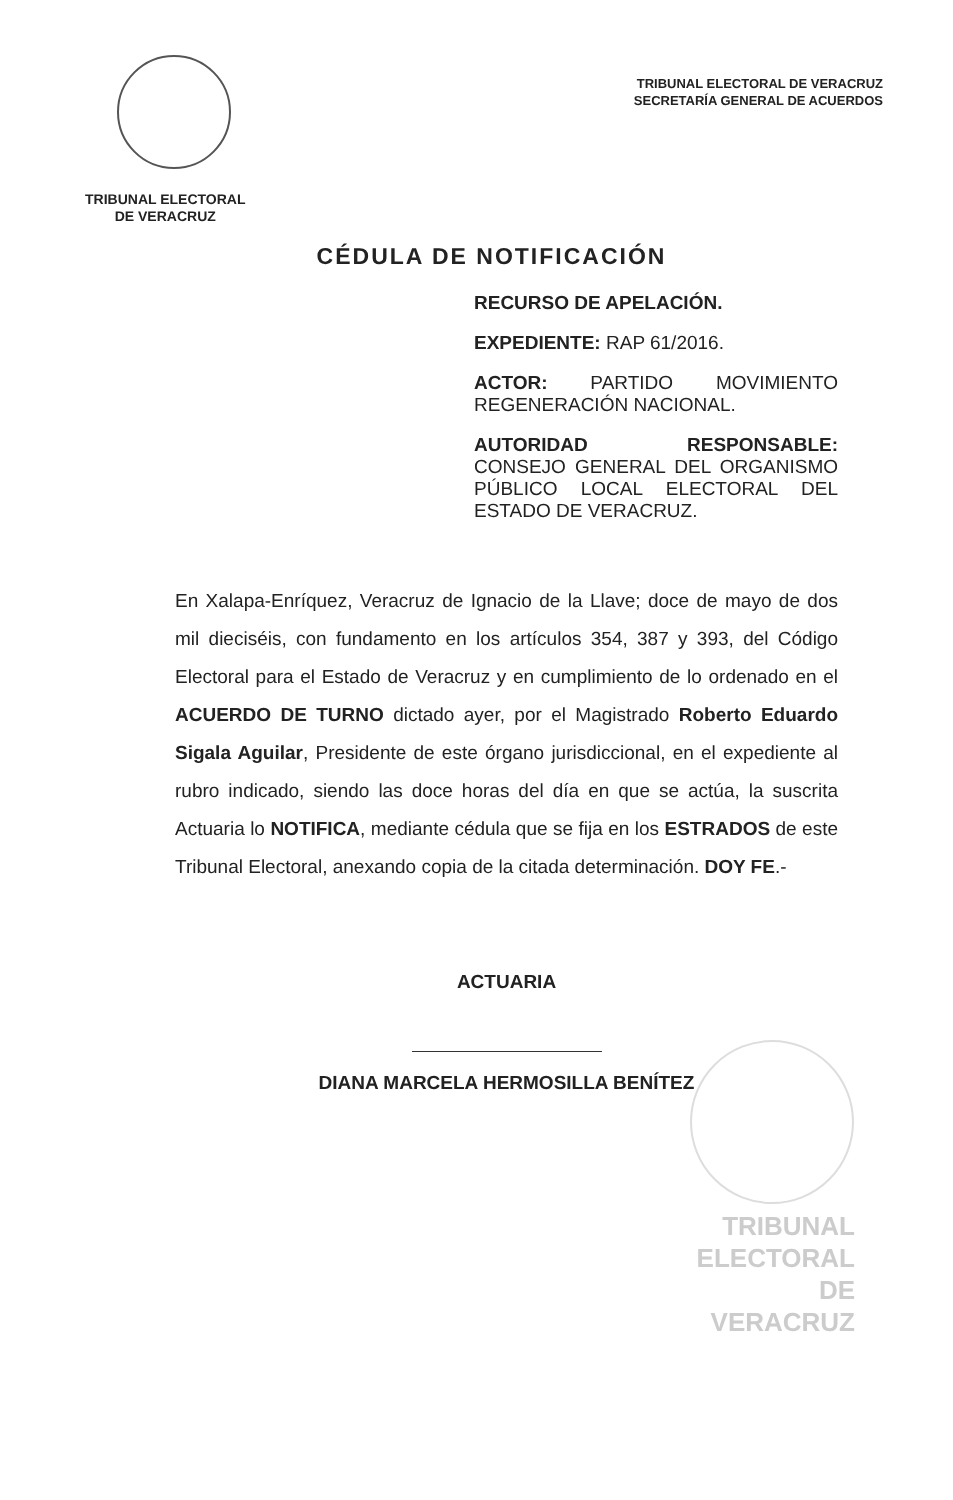TRIBUNAL ELECTORAL
DE VERACRUZ
TRIBUNAL ELECTORAL DE VERACRUZ
SECRETARÍA GENERAL DE ACUERDOS
CÉDULA DE NOTIFICACIÓN
RECURSO DE APELACIÓN.
EXPEDIENTE: RAP 61/2016.
ACTOR: PARTIDO MOVIMIENTO REGENERACIÓN NACIONAL.
AUTORIDAD RESPONSABLE: CONSEJO GENERAL DEL ORGANISMO PÚBLICO LOCAL ELECTORAL DEL ESTADO DE VERACRUZ.
En Xalapa-Enríquez, Veracruz de Ignacio de la Llave; doce de mayo de dos mil dieciséis, con fundamento en los artículos 354, 387 y 393, del Código Electoral para el Estado de Veracruz y en cumplimiento de lo ordenado en el ACUERDO DE TURNO dictado ayer, por el Magistrado Roberto Eduardo Sigala Aguilar, Presidente de este órgano jurisdiccional, en el expediente al rubro indicado, siendo las doce horas del día en que se actúa, la suscrita Actuaria lo NOTIFICA, mediante cédula que se fija en los ESTRADOS de este Tribunal Electoral, anexando copia de la citada determinación. DOY FE.-
ACTUARIA
DIANA MARCELA HERMOSILLA BENÍTEZ
TRIBUNAL
ELECTORAL
DE VERACRUZ